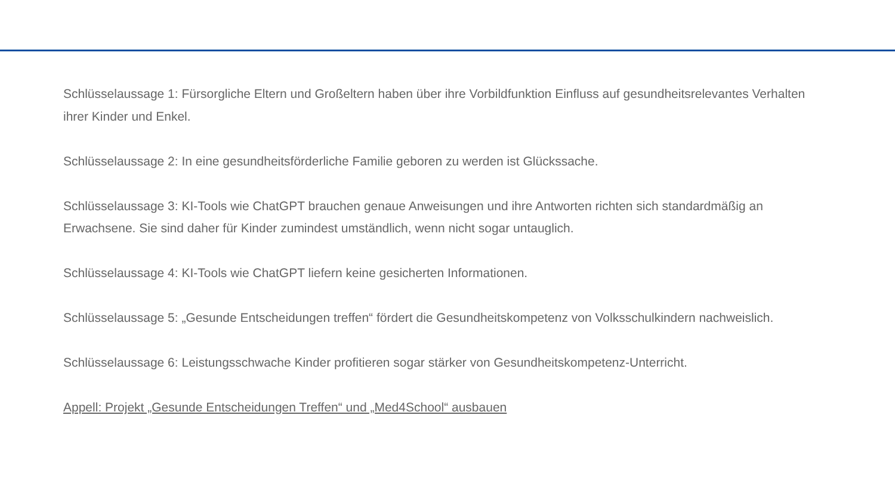Schlüsselaussage 1: Fürsorgliche Eltern und Großeltern haben über ihre Vorbildfunktion Einfluss auf gesundheitsrelevantes Verhalten ihrer Kinder und Enkel.
Schlüsselaussage 2: In eine gesundheitsförderliche Familie geboren zu werden ist Glückssache.
Schlüsselaussage 3: KI-Tools wie ChatGPT brauchen genaue Anweisungen und ihre Antworten richten sich standardmäßig an Erwachsene. Sie sind daher für Kinder zumindest umständlich, wenn nicht sogar untauglich.
Schlüsselaussage 4: KI-Tools wie ChatGPT liefern keine gesicherten Informationen.
Schlüsselaussage 5: „Gesunde Entscheidungen treffen“ fördert die Gesundheitskompetenz von Volksschulkindern nachweislich.
Schlüsselaussage 6: Leistungsschwache Kinder profitieren sogar stärker von Gesundheitskompetenz-Unterricht.
Appell: Projekt „Gesunde Entscheidungen Treffen“ und „Med4School“ ausbauen